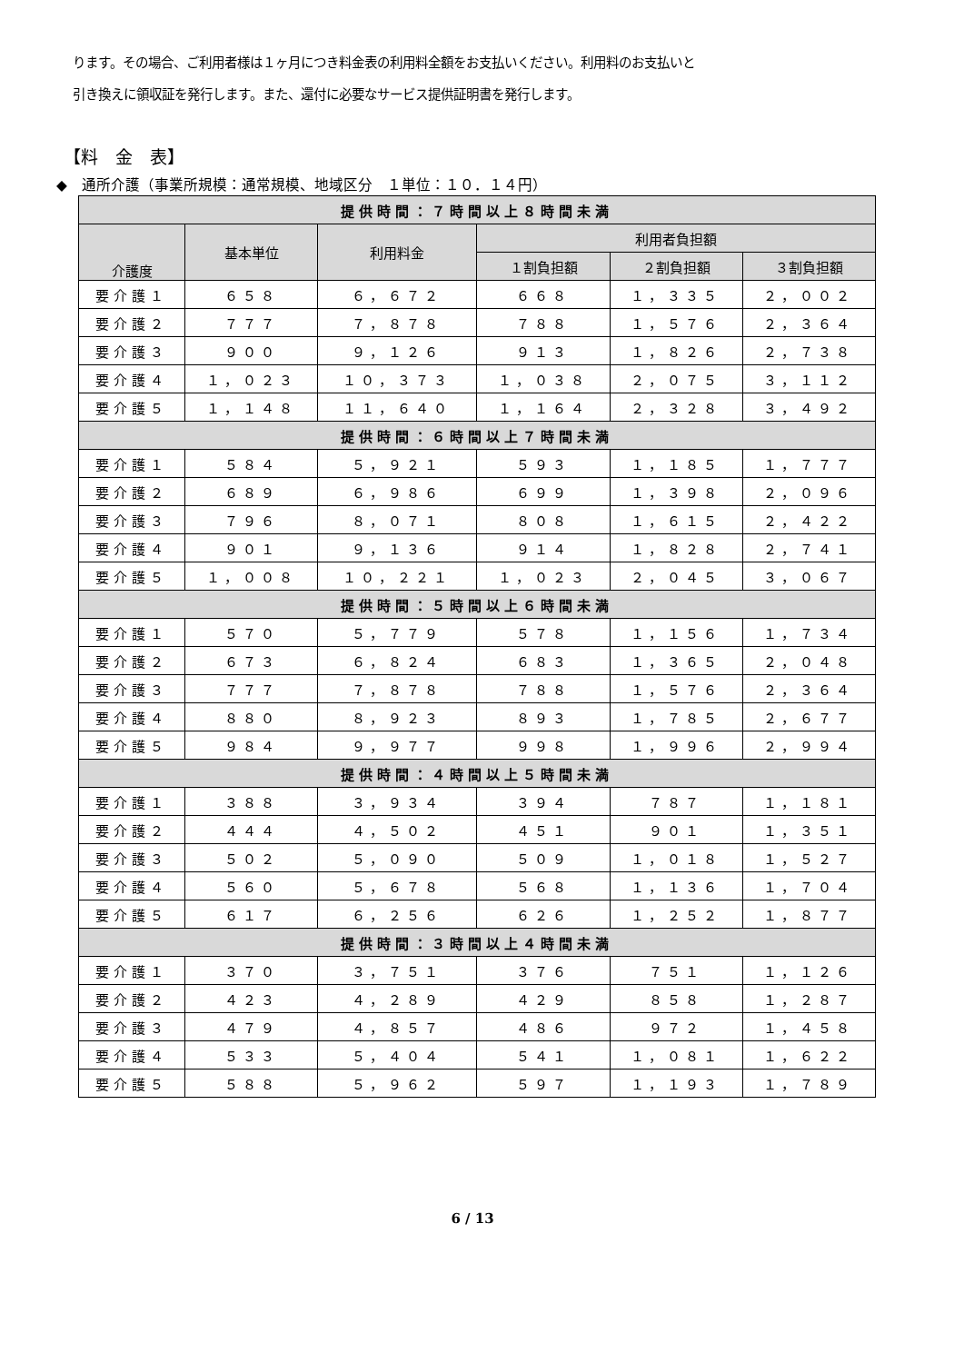ります。その場合、ご利用者様は１ヶ月につき料金表の利用料全額をお支払いください。利用料のお支払いと
引き換えに領収証を発行します。また、還付に必要なサービス提供証明書を発行します。
【料　金　表】
◆　通所介護（事業所規模：通常規模、地域区分　１単位：１０．１４円）
| 提供時間：７時間以上８時間未満 | | | | | |
| 介護度 | 基本単位 | 利用料金 | 利用者負担額 | | |
| | | | １割負担額 | ２割負担額 | ３割負担額 |
| 要介護１ | ６５８ | ６，６７２ | ６６８ | １，３３５ | ２，００２ |
| 要介護２ | ７７７ | ７，８７８ | ７８８ | １，５７６ | ２，３６４ |
| 要介護３ | ９００ | ９，１２６ | ９１３ | １，８２６ | ２，７３８ |
| 要介護４ | １，０２３ | １０，３７３ | １，０３８ | ２，０７５ | ３，１１２ |
| 要介護５ | １，１４８ | １１，６４０ | １，１６４ | ２，３２８ | ３，４９２ |
| 提供時間：６時間以上７時間未満 | | | | | |
| 要介護１ | ５８４ | ５，９２１ | ５９３ | １，１８５ | １，７７７ |
| 要介護２ | ６８９ | ６，９８６ | ６９９ | １，３９８ | ２，０９６ |
| 要介護３ | ７９６ | ８，０７１ | ８０８ | １，６１５ | ２，４２２ |
| 要介護４ | ９０１ | ９，１３６ | ９１４ | １，８２８ | ２，７４１ |
| 要介護５ | １，００８ | １０，２２１ | １，０２３ | ２，０４５ | ３，０６７ |
| 提供時間：５時間以上６時間未満 | | | | | |
| 要介護１ | ５７０ | ５，７７９ | ５７８ | １，１５６ | １，７３４ |
| 要介護２ | ６７３ | ６，８２４ | ６８３ | １，３６５ | ２，０４８ |
| 要介護３ | ７７７ | ７，８７８ | ７８８ | １，５７６ | ２，３６４ |
| 要介護４ | ８８０ | ８，９２３ | ８９３ | １，７８５ | ２，６７７ |
| 要介護５ | ９８４ | ９，９７７ | ９９８ | １，９９６ | ２，９９４ |
| 提供時間：４時間以上５時間未満 | | | | | |
| 要介護１ | ３８８ | ３，９３４ | ３９４ | ７８７ | １，１８１ |
| 要介護２ | ４４４ | ４，５０２ | ４５１ | ９０１ | １，３５１ |
| 要介護３ | ５０２ | ５，０９０ | ５０９ | １，０１８ | １，５２７ |
| 要介護４ | ５６０ | ５，６７８ | ５６８ | １，１３６ | １，７０４ |
| 要介護５ | ６１７ | ６，２５６ | ６２６ | １，２５２ | １，８７７ |
| 提供時間：３時間以上４時間未満 | | | | | |
| 要介護１ | ３７０ | ３，７５１ | ３７６ | ７５１ | １，１２６ |
| 要介護２ | ４２３ | ４，２８９ | ４２９ | ８５８ | １，２８７ |
| 要介護３ | ４７９ | ４，８５７ | ４８６ | ９７２ | １，４５８ |
| 要介護４ | ５３３ | ５，４０４ | ５４１ | １，０８１ | １，６２２ |
| 要介護５ | ５８８ | ５，９６２ | ５９７ | １，１９３ | １，７８９ |
6 / 13